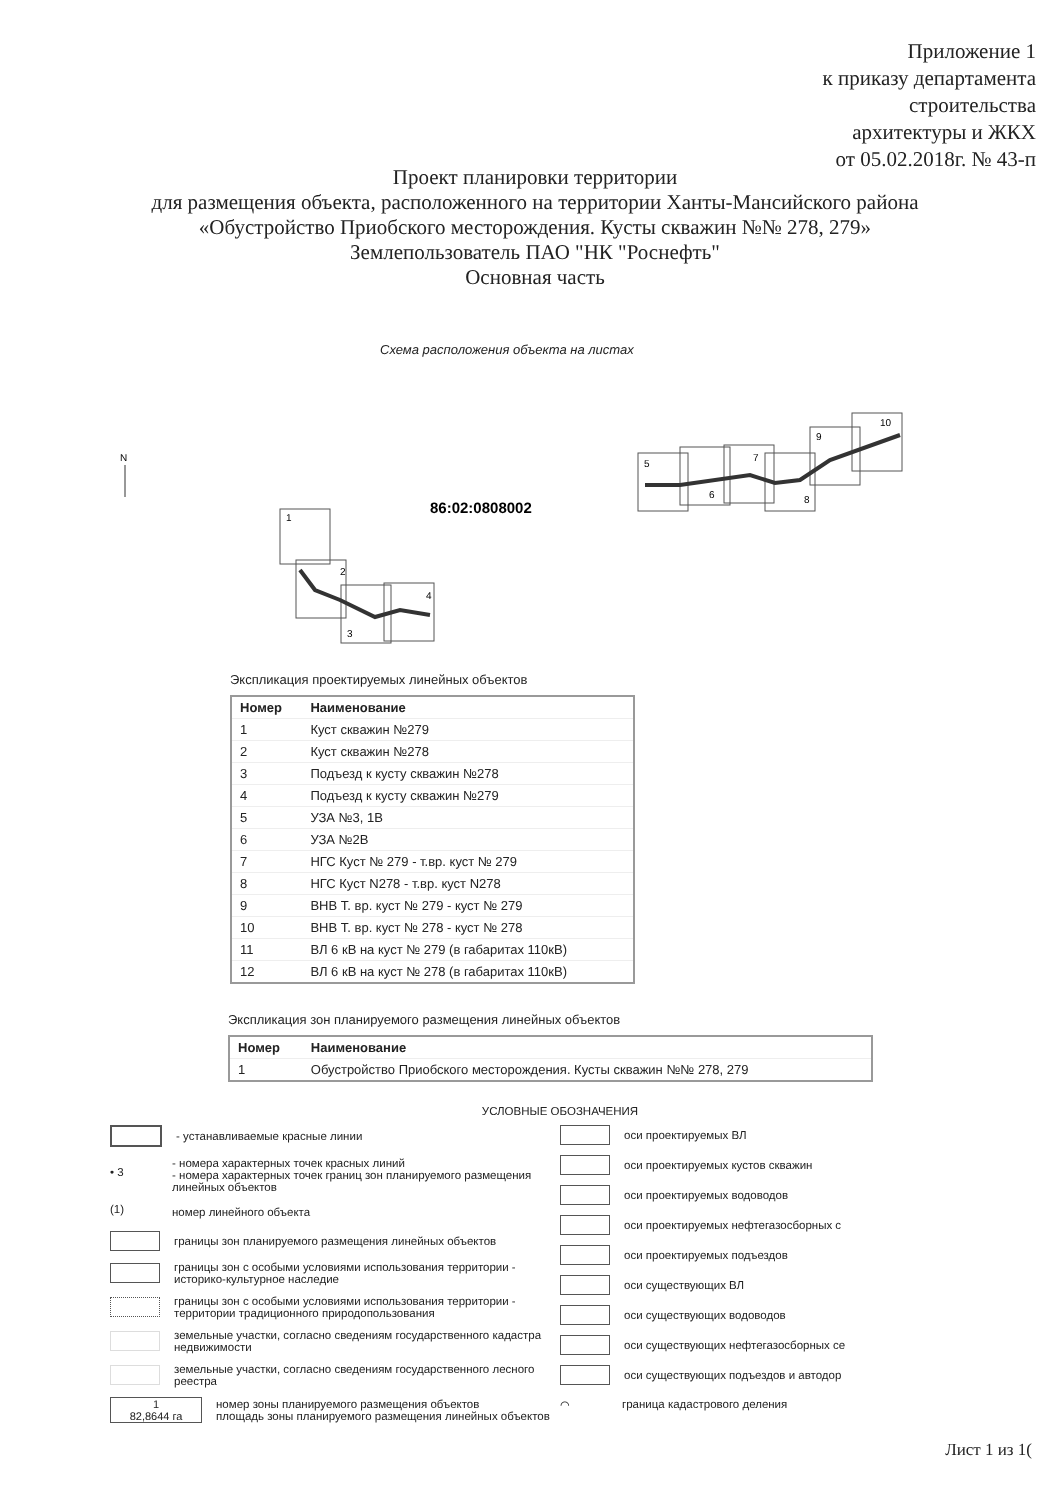Приложение 1
к приказу департамента
строительства
архитектуры и ЖКХ
от 05.02.2018г. № 43-п
Проект планировки территории
для размещения объекта, расположенного на территории Ханты-Мансийского района
«Обустройство Приобского месторождения. Кусты скважин №№ 278, 279»
Землепользователь ПАО "НК "Роснефть"
Основная часть
Схема расположения объекта на листах
N
86:02:0808002
1
2
3
4
5
6
7
8
9
10
Экспликация проектируемых линейных объектов
| Номер | Наименование |
| --- | --- |
| 1 | Куст скважин №279 |
| 2 | Куст скважин №278 |
| 3 | Подъезд к кусту скважин №278 |
| 4 | Подъезд к кусту скважин №279 |
| 5 | УЗА №3, 1В |
| 6 | УЗА №2В |
| 7 | НГС Куст № 279 - т.вр. куст № 279 |
| 8 | НГС Куст N278 - т.вр. куст N278 |
| 9 | ВНВ Т. вр. куст № 279 - куст № 279 |
| 10 | ВНВ Т. вр. куст № 278 - куст № 278 |
| 11 | ВЛ 6 кВ на куст № 279 (в габаритах 110кВ) |
| 12 | ВЛ 6 кВ на куст № 278 (в габаритах 110кВ) |
Экспликация зон планируемого размещения линейных объектов
| Номер | Наименование |
| --- | --- |
| 1 | Обустройство Приобского месторождения. Кусты скважин №№ 278, 279 |
УСЛОВНЫЕ ОБОЗНАЧЕНИЯ
- устанавливаемые красные линии
• 3 - номера характерных точек красных линий
- номера характерных точек границ зон планируемого размещения линейных объектов
(1) номер линейного объекта
границы зон планируемого размещения линейных объектов
границы зон с особыми условиями использования территории - историко-культурное наследие
границы зон с особыми условиями использования территории - территории традиционного природопользования
земельные участки, согласно сведениям государственного кадастра недвижимости
земельные участки, согласно сведениям государственного лесного реестра
1
82,8644 га номер зоны планируемого размещения объектов
площадь зоны планируемого размещения линейных объектов
оси проектируемых ВЛ
оси проектируемых кустов скважин
оси проектируемых водоводов
оси проектируемых нефтегазосборных с
оси проектируемых подъездов
оси существующих ВЛ
оси существующих водоводов
оси существующих нефтегазосборных се
оси существующих подъездов и автодор
⌒ граница кадастрового деления
Лист 1 из 1(